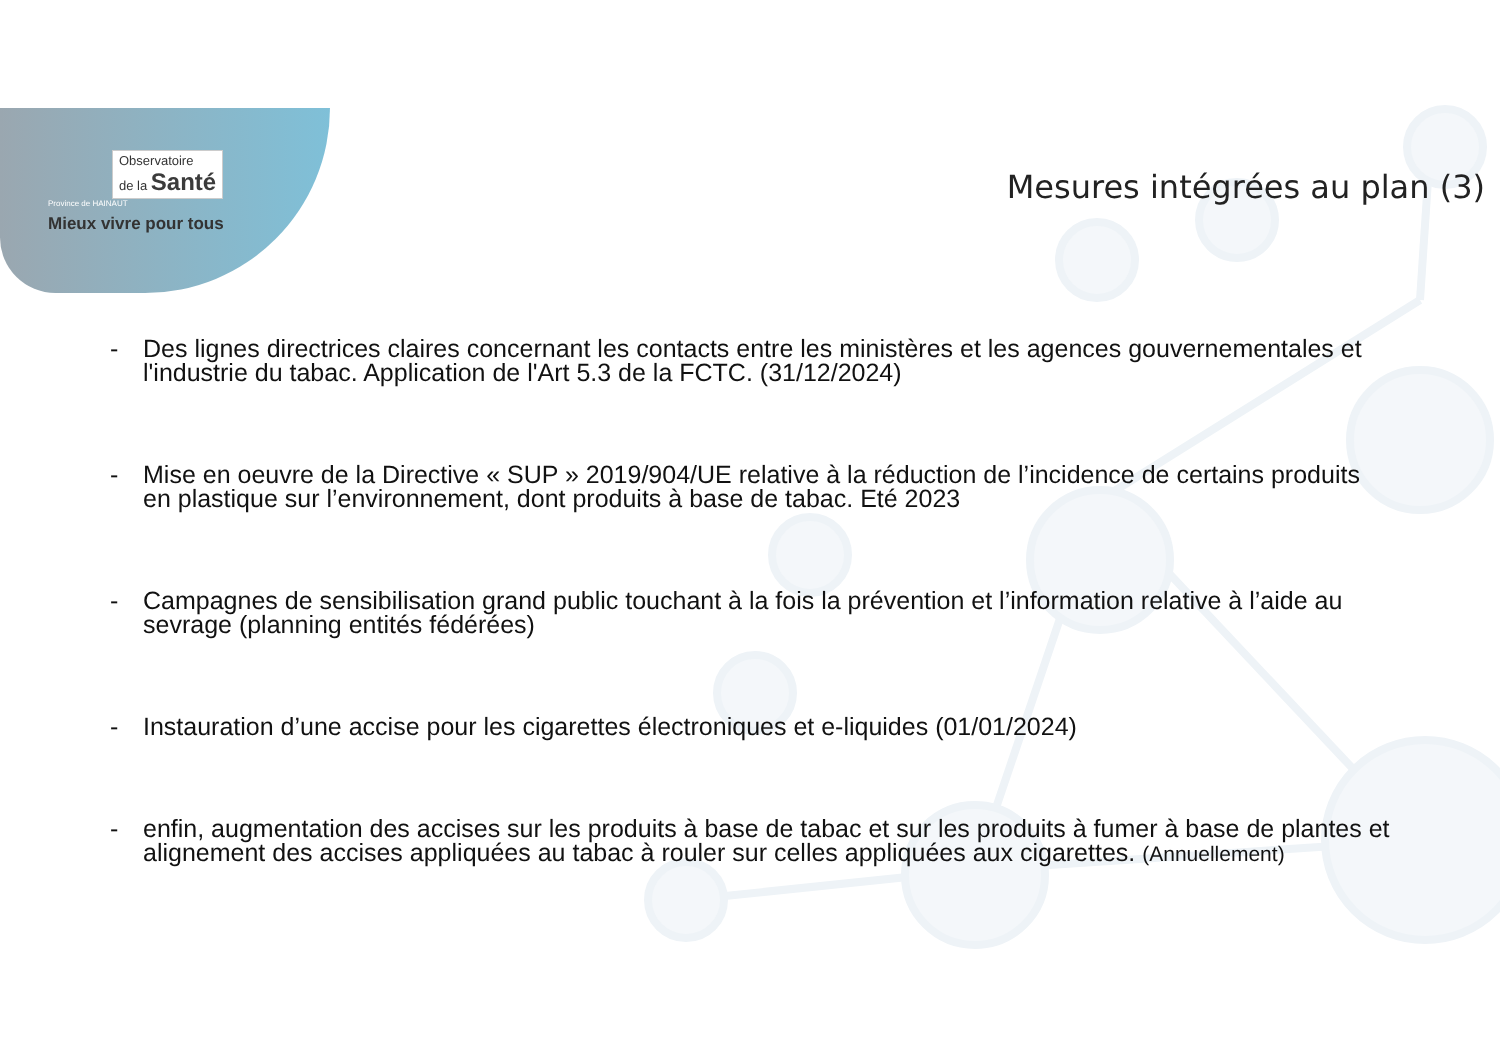Observatoire
de la Santé
Province de HAINAUT
Mieux vivre pour tous
Mesures intégrées au plan (3)
- Des lignes directrices claires concernant les contacts entre les ministères et les agences gouvernementales et l'industrie du tabac. Application de l'Art 5.3 de la FCTC. (31/12/2024)
- Mise en oeuvre de la Directive « SUP » 2019/904/UE relative à la réduction de l’incidence de certains produits en plastique sur l’environnement, dont produits à base de tabac. Eté 2023
- Campagnes de sensibilisation grand public touchant à la fois la prévention et l’information relative à l’aide au sevrage (planning entités fédérées)
- Instauration d’une accise pour les cigarettes électroniques et e-liquides (01/01/2024)
- enfin, augmentation des accises sur les produits à base de tabac et sur les produits à fumer à base de plantes et alignement des accises appliquées au tabac à rouler sur celles appliquées aux cigarettes. (Annuellement)